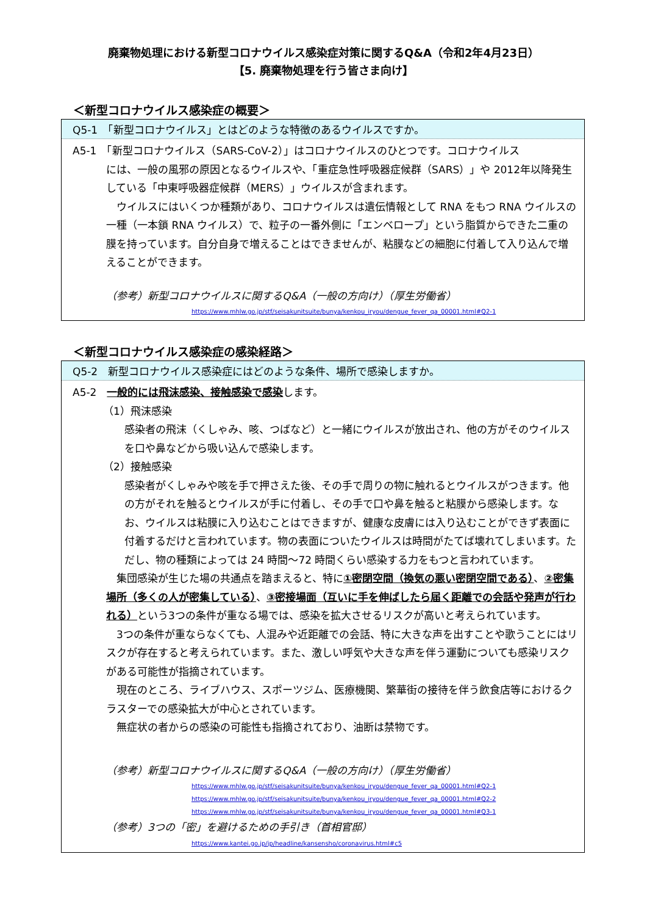廃棄物処理における新型コロナウイルス感染症対策に関するQ&A（令和2年4月23日）
【5. 廃棄物処理を行う皆さま向け】
＜新型コロナウイルス感染症の概要＞
Q5-1　「新型コロナウイルス」とはどのような特徴のあるウイルスですか。
A5-1　「新型コロナウイルス（SARS-CoV-2）」はコロナウイルスのひとつです。コロナウイルス
には、一般の風邪の原因となるウイルスや、「重症急性呼吸器症候群（SARS）」や 2012年以降発生している「中東呼吸器症候群（MERS）」ウイルスが含まれます。
　ウイルスにはいくつか種類があり、コロナウイルスは遺伝情報として RNA をもつ RNA ウイルスの一種（一本鎖 RNA ウイルス）で、粒子の一番外側に「エンベロープ」という脂質からできた二重の膜を持っています。自分自身で増えることはできませんが、粘膜などの細胞に付着して入り込んで増えることができます。
（参考）新型コロナウイルスに関するQ&A（一般の方向け）（厚生労働省）
https://www.mhlw.go.jp/stf/seisakunitsuite/bunya/kenkou_iryou/dengue_fever_qa_00001.html#Q2-1
＜新型コロナウイルス感染症の感染経路＞
Q5-2　新型コロナウイルス感染症にはどのような条件、場所で感染しますか。
A5-2　一般的には飛沫感染、接触感染で感染します。
（1）飛沫感染
感染者の飛沫（くしゃみ、咳、つばなど）と一緒にウイルスが放出され、他の方がそのウイルスを口や鼻などから吸い込んで感染します。
（2）接触感染
感染者がくしゃみや咳を手で押さえた後、その手で周りの物に触れるとウイルスがつきます。他の方がそれを触るとウイルスが手に付着し、その手で口や鼻を触ると粘膜から感染します。なお、ウイルスは粘膜に入り込むことはできますが、健康な皮膚には入り込むことができず表面に付着するだけと言われています。物の表面についたウイルスは時間がたてば壊れてしまいます。ただし、物の種類によっては 24 時間～72 時間くらい感染する力をもつと言われています。
　集団感染が生じた場の共通点を踏まえると、特に①密閉空間（換気の悪い密閉空間である）、②密集場所（多くの人が密集している）、③密接場面（互いに手を伸ばしたら届く距離での会話や発声が行われる）という3つの条件が重なる場では、感染を拡大させるリスクが高いと考えられています。
　3つの条件が重ならなくても、人混みや近距離での会話、特に大きな声を出すことや歌うことにはリスクが存在すると考えられています。また、激しい呼気や大きな声を伴う運動についても感染リスクがある可能性が指摘されています。
　現在のところ、ライブハウス、スポーツジム、医療機関、繁華街の接待を伴う飲食店等におけるクラスターでの感染拡大が中心とされています。
　無症状の者からの感染の可能性も指摘されており、油断は禁物です。
（参考）新型コロナウイルスに関するQ&A（一般の方向け）（厚生労働省）
https://www.mhlw.go.jp/stf/seisakunitsuite/bunya/kenkou_iryou/dengue_fever_qa_00001.html#Q2-1
https://www.mhlw.go.jp/stf/seisakunitsuite/bunya/kenkou_iryou/dengue_fever_qa_00001.html#Q2-2
https://www.mhlw.go.jp/stf/seisakunitsuite/bunya/kenkou_iryou/dengue_fever_qa_00001.html#Q3-1
（参考）3つの「密」を避けるための手引き（首相官邸）
https://www.kantei.go.jp/jp/headline/kansensho/coronavirus.html#c5